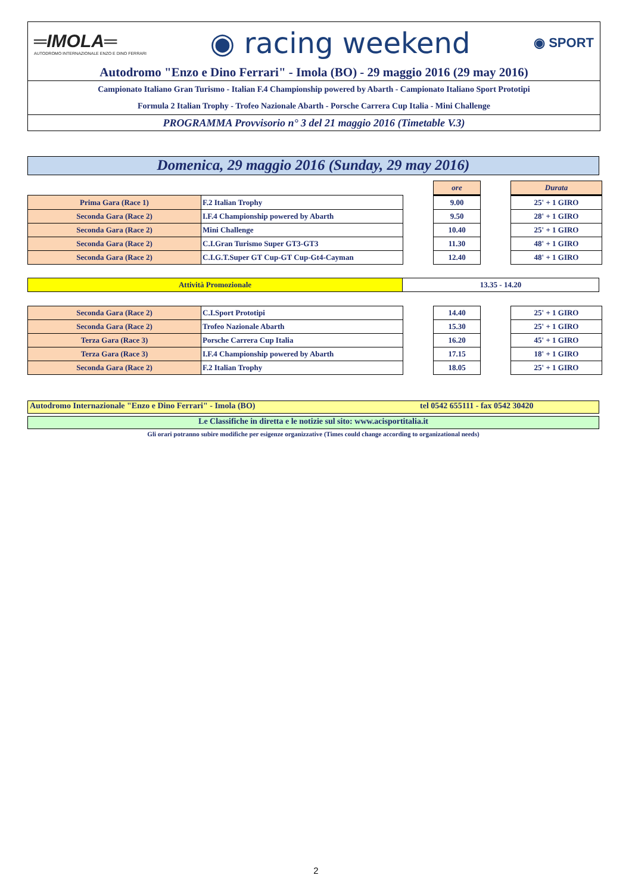═IMOLA═
AUTODROMO INTERNAZIONALE ENZO E DINO FERRARI
◉ racing weekend
◉ SPORT
Autodromo "Enzo e Dino Ferrari" - Imola (BO) - 29 maggio 2016 (29 may 2016)
Campionato Italiano Gran Turismo - Italian F.4 Championship powered by Abarth - Campionato Italiano Sport Prototipi
Formula 2 Italian Trophy - Trofeo Nazionale Abarth - Porsche Carrera Cup Italia - Mini Challenge
PROGRAMMA Provvisorio n° 3 del 21 maggio 2016 (Timetable V.3)
Domenica, 29 maggio 2016 (Sunday, 29 may 2016)
| | | | ore | | Durata |
| Prima Gara (Race 1) | F.2 Italian Trophy | | 9.00 | | 25' + 1 GIRO |
| Seconda Gara (Race 2) | I.F.4 Championship powered by Abarth | | 9.50 | | 28' + 1 GIRO |
| Seconda Gara (Race 2) | Mini Challenge | | 10.40 | | 25' + 1 GIRO |
| Seconda Gara (Race 2) | C.I.Gran Turismo Super GT3-GT3 | | 11.30 | | 48' + 1 GIRO |
| Seconda Gara (Race 2) | C.I.G.T.Super GT Cup-GT Cup-Gt4-Cayman | | 12.40 | | 48' + 1 GIRO |
| Attività Promozionale | 13.35 - 14.20 |
| Seconda Gara (Race 2) | C.I.Sport Prototipi | | 14.40 | | 25' + 1 GIRO |
| Seconda Gara (Race 2) | Trofeo Nazionale Abarth | | 15.30 | | 25' + 1 GIRO |
| Terza Gara (Race 3) | Porsche Carrera Cup Italia | | 16.20 | | 45' + 1 GIRO |
| Terza Gara (Race 3) | I.F.4 Championship powered by Abarth | | 17.15 | | 18' + 1 GIRO |
| Seconda Gara (Race 2) | F.2 Italian Trophy | | 18.05 | | 25' + 1 GIRO |
Autodromo Internazionale "Enzo e Dino Ferrari" - Imola (BO) tel 0542 655111 - fax 0542 30420
Le Classifiche in diretta e le notizie sul sito: www.acisportitalia.it
Gli orari potranno subire modifiche per esigenze organizzative (Times could change according to organizational needs)
2